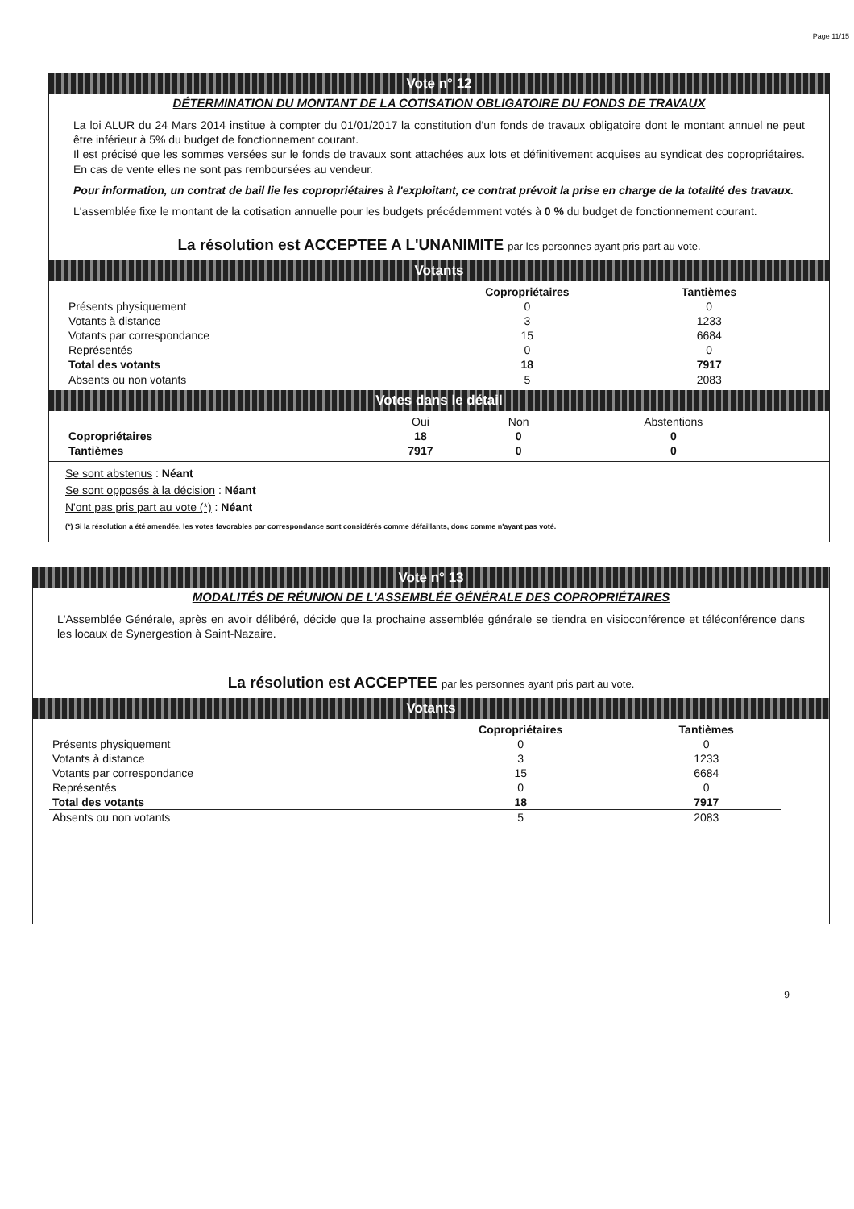Page 11/15
Vote n° 12
DÉTERMINATION DU MONTANT DE LA COTISATION OBLIGATOIRE DU FONDS DE TRAVAUX
La loi ALUR du 24 Mars 2014 institue à compter du 01/01/2017 la constitution d'un fonds de travaux obligatoire dont le montant annuel ne peut être inférieur à 5% du budget de fonctionnement courant.
Il est précisé que les sommes versées sur le fonds de travaux sont attachées aux lots et définitivement acquises au syndicat des copropriétaires. En cas de vente elles ne sont pas remboursées au vendeur.
Pour information, un contrat de bail lie les copropriétaires à l'exploitant, ce contrat prévoit la prise en charge de la totalité des travaux.
L'assemblée fixe le montant de la cotisation annuelle pour les budgets précédemment votés à 0 % du budget de fonctionnement courant.
La résolution est ACCEPTEE A L'UNANIMITE par les personnes ayant pris part au vote.
Votants
| | Copropriétaires | Tantièmes |
| --- | --- | --- |
| Présents physiquement | 0 | 0 |
| Votants à distance | 3 | 1233 |
| Votants par correspondance | 15 | 6684 |
| Représentés | 0 | 0 |
| Total des votants | 18 | 7917 |
| Absents ou non votants | 5 | 2083 |
Votes dans le détail
| | Oui | Non | Abstentions |
| --- | --- | --- | --- |
| Copropriétaires | 18 | 0 | 0 |
| Tantièmes | 7917 | 0 | 0 |
Se sont abstenus : Néant
Se sont opposés à la décision : Néant
N'ont pas pris part au vote (*) : Néant
(*) Si la résolution a été amendée, les votes favorables par correspondance sont considérés comme défaillants, donc comme n'ayant pas voté.
Vote n° 13
MODALITÉS DE RÉUNION DE L'ASSEMBLÉE GÉNÉRALE DES COPROPRIÉTAIRES
L'Assemblée Générale, après en avoir délibéré, décide que la prochaine assemblée générale se tiendra en visioconférence et téléconférence dans les locaux de Synergestion à Saint-Nazaire.
La résolution est ACCEPTEE par les personnes ayant pris part au vote.
Votants
| | Copropriétaires | Tantièmes |
| --- | --- | --- |
| Présents physiquement | 0 | 0 |
| Votants à distance | 3 | 1233 |
| Votants par correspondance | 15 | 6684 |
| Représentés | 0 | 0 |
| Total des votants | 18 | 7917 |
| Absents ou non votants | 5 | 2083 |
9